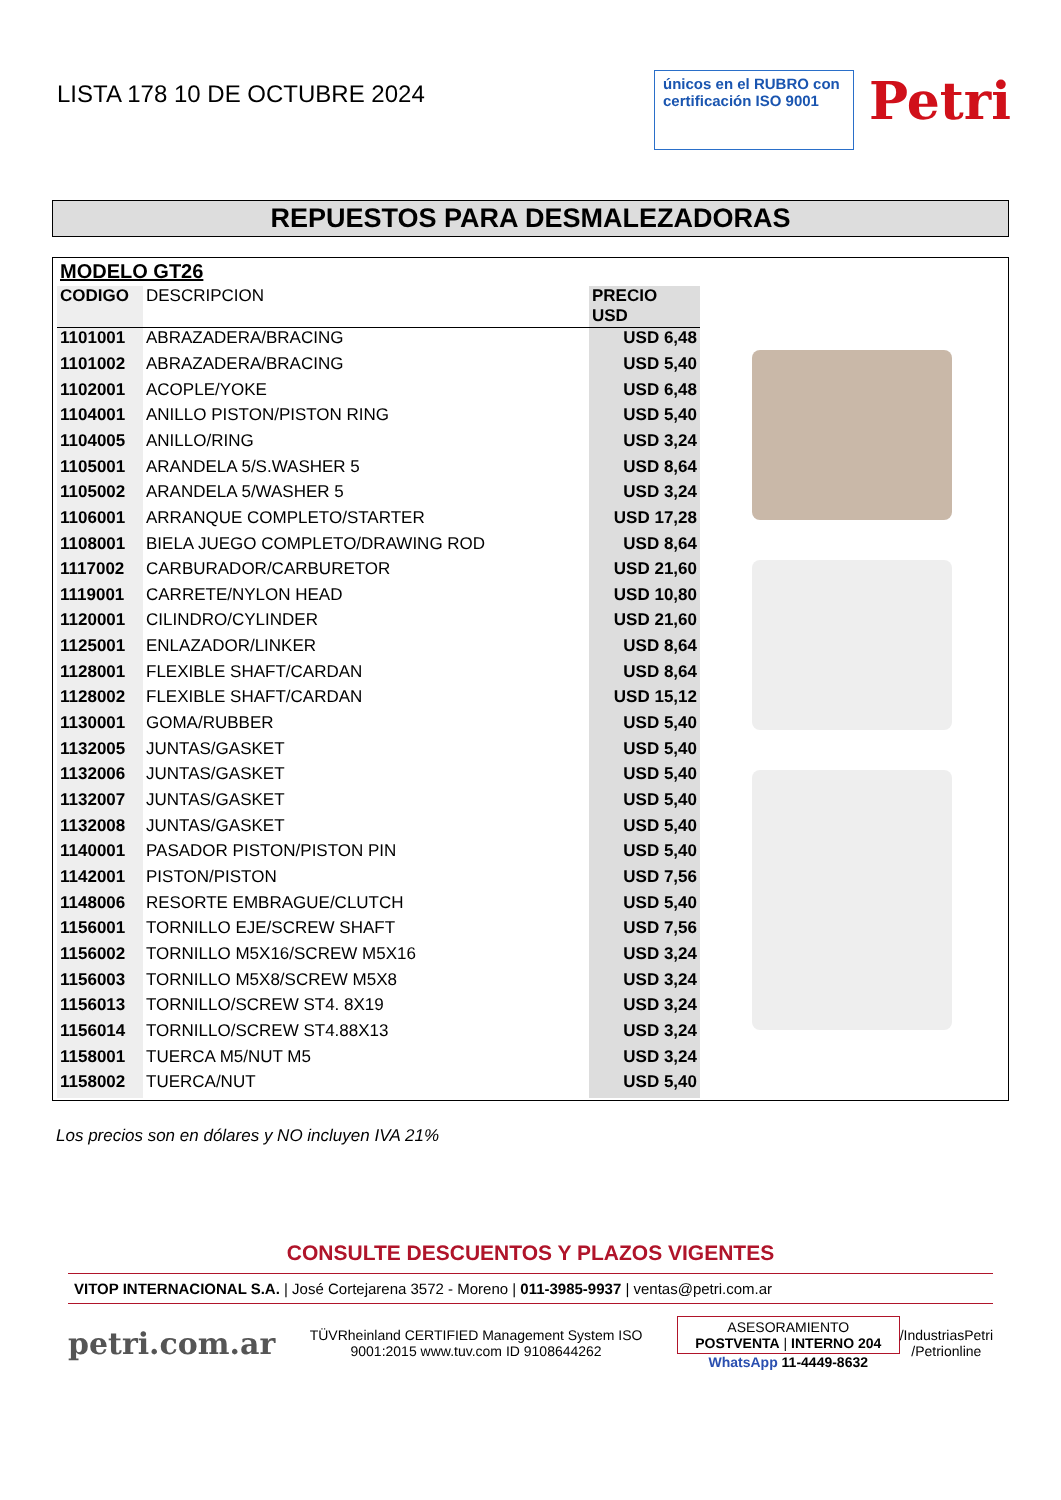LISTA 178 10 DE OCTUBRE 2024
únicos en el RUBRO con certificación ISO 9001
Petri
REPUESTOS PARA DESMALEZADORAS
| MODELO GT26 | | |
| --- | --- | --- |
| CODIGO | DESCRIPCION | PRECIO USD |
| 1101001 | ABRAZADERA/BRACING | USD 6,48 |
| 1101002 | ABRAZADERA/BRACING | USD 5,40 |
| 1102001 | ACOPLE/YOKE | USD 6,48 |
| 1104001 | ANILLO PISTON/PISTON RING | USD 5,40 |
| 1104005 | ANILLO/RING | USD 3,24 |
| 1105001 | ARANDELA 5/S.WASHER 5 | USD 8,64 |
| 1105002 | ARANDELA 5/WASHER 5 | USD 3,24 |
| 1106001 | ARRANQUE COMPLETO/STARTER | USD 17,28 |
| 1108001 | BIELA JUEGO COMPLETO/DRAWING ROD | USD 8,64 |
| 1117002 | CARBURADOR/CARBURETOR | USD 21,60 |
| 1119001 | CARRETE/NYLON HEAD | USD 10,80 |
| 1120001 | CILINDRO/CYLINDER | USD 21,60 |
| 1125001 | ENLAZADOR/LINKER | USD 8,64 |
| 1128001 | FLEXIBLE SHAFT/CARDAN | USD 8,64 |
| 1128002 | FLEXIBLE SHAFT/CARDAN | USD 15,12 |
| 1130001 | GOMA/RUBBER | USD 5,40 |
| 1132005 | JUNTAS/GASKET | USD 5,40 |
| 1132006 | JUNTAS/GASKET | USD 5,40 |
| 1132007 | JUNTAS/GASKET | USD 5,40 |
| 1132008 | JUNTAS/GASKET | USD 5,40 |
| 1140001 | PASADOR PISTON/PISTON PIN | USD 5,40 |
| 1142001 | PISTON/PISTON | USD 7,56 |
| 1148006 | RESORTE EMBRAGUE/CLUTCH | USD 5,40 |
| 1156001 | TORNILLO EJE/SCREW SHAFT | USD 7,56 |
| 1156002 | TORNILLO M5X16/SCREW M5X16 | USD 3,24 |
| 1156003 | TORNILLO M5X8/SCREW M5X8 | USD 3,24 |
| 1156013 | TORNILLO/SCREW ST4. 8X19 | USD 3,24 |
| 1156014 | TORNILLO/SCREW ST4.88X13 | USD 3,24 |
| 1158001 | TUERCA M5/NUT M5 | USD 3,24 |
| 1158002 | TUERCA/NUT | USD 5,40 |
Los precios son en dólares y NO incluyen IVA 21%
CONSULTE DESCUENTOS Y PLAZOS VIGENTES
VITOP INTERNACIONAL S.A. | José Cortejarena 3572 - Moreno | 011-3985-9937 | ventas@petri.com.ar
petri.com.ar TÜVRheinland CERTIFIED Management System ISO 9001:2015 www.tuv.com ID 9108644262 ASESORAMIENTO POSTVENTA | INTERNO 204
WhatsApp 11-4449-8632 /IndustriasPetri
/Petrionline